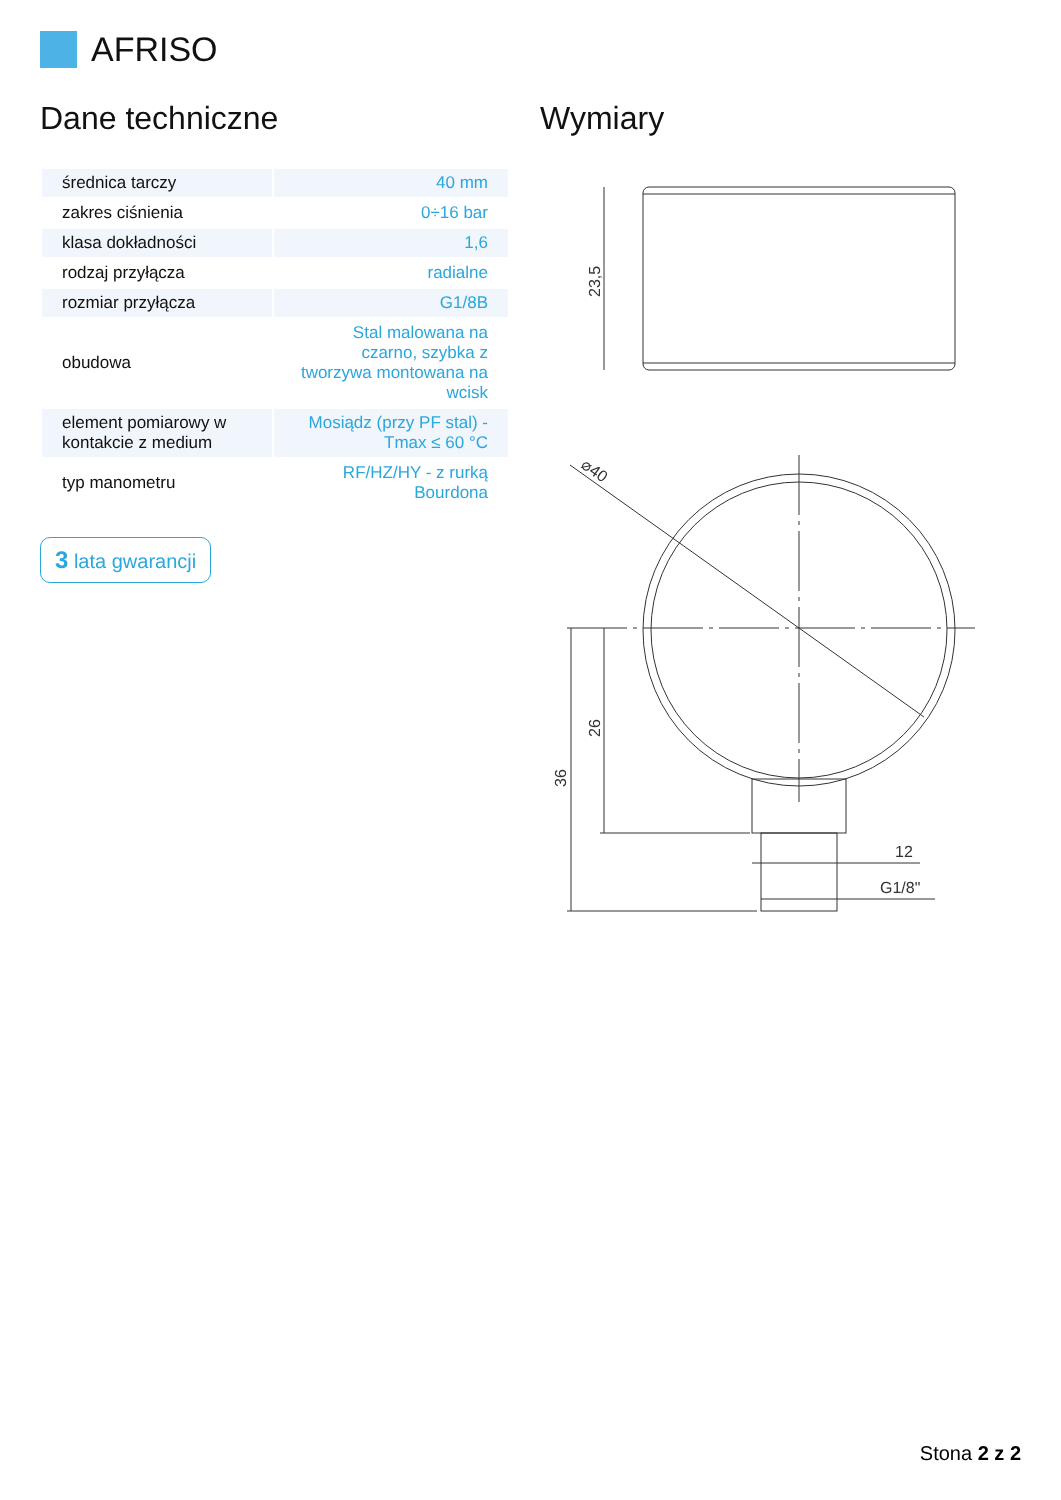AFRISO
Dane techniczne
| średnica tarczy | 40 mm |
| zakres ciśnienia | 0÷16 bar |
| klasa dokładności | 1,6 |
| rodzaj przyłącza | radialne |
| rozmiar przyłącza | G1/8B |
| obudowa | Stal malowana na czarno, szybka z tworzywa montowana na wcisk |
| element pomiarowy w kontakcie z medium | Mosiądz (przy PF stal) - Tmax ≤ 60 °C |
| typ manometru | RF/HZ/HY - z rurką Bourdona |
3 lata gwarancji
Wymiary
23,5
⌀40
36
26
12
G1/8"
Stona 2 z 2